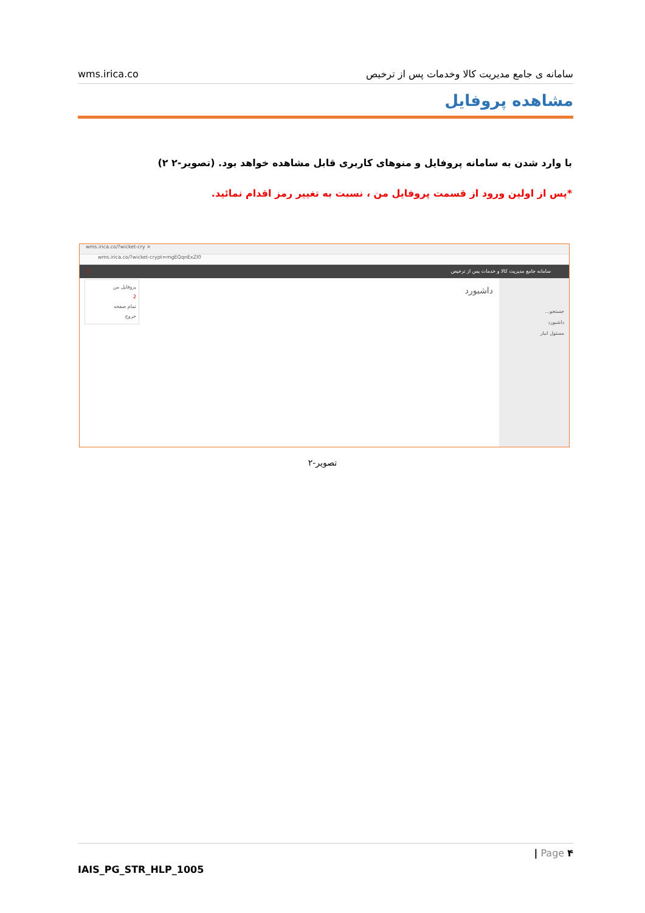wms.irica.co سامانه ی جامع مدیریت کالا وخدمات پس از ترخیص
مشاهده پروفایل
با وارد شدن به سامانه پروفایل و منوهای کاربری قابل مشاهده خواهد بود. (تصویر-۲ ۲)
*پس از اولین ورود از قسمت پروفایل من ، نسبت به تغییر رمز اقدام نمائید.
wms.irica.co/?wicket-cry ×
wms.irica.co/?wicket-crypt=mgEQqnExZI0
سامانه جامع مدیریت کالا و خدمات پس از ترخیص 1
پروفایل من
2
تمام صفحه
خروج
داشبورد
جستجو...
داشبورد
مسئول انبار
تصویر-۲
| Page ۴
IAIS_PG_STR_HLP_1005